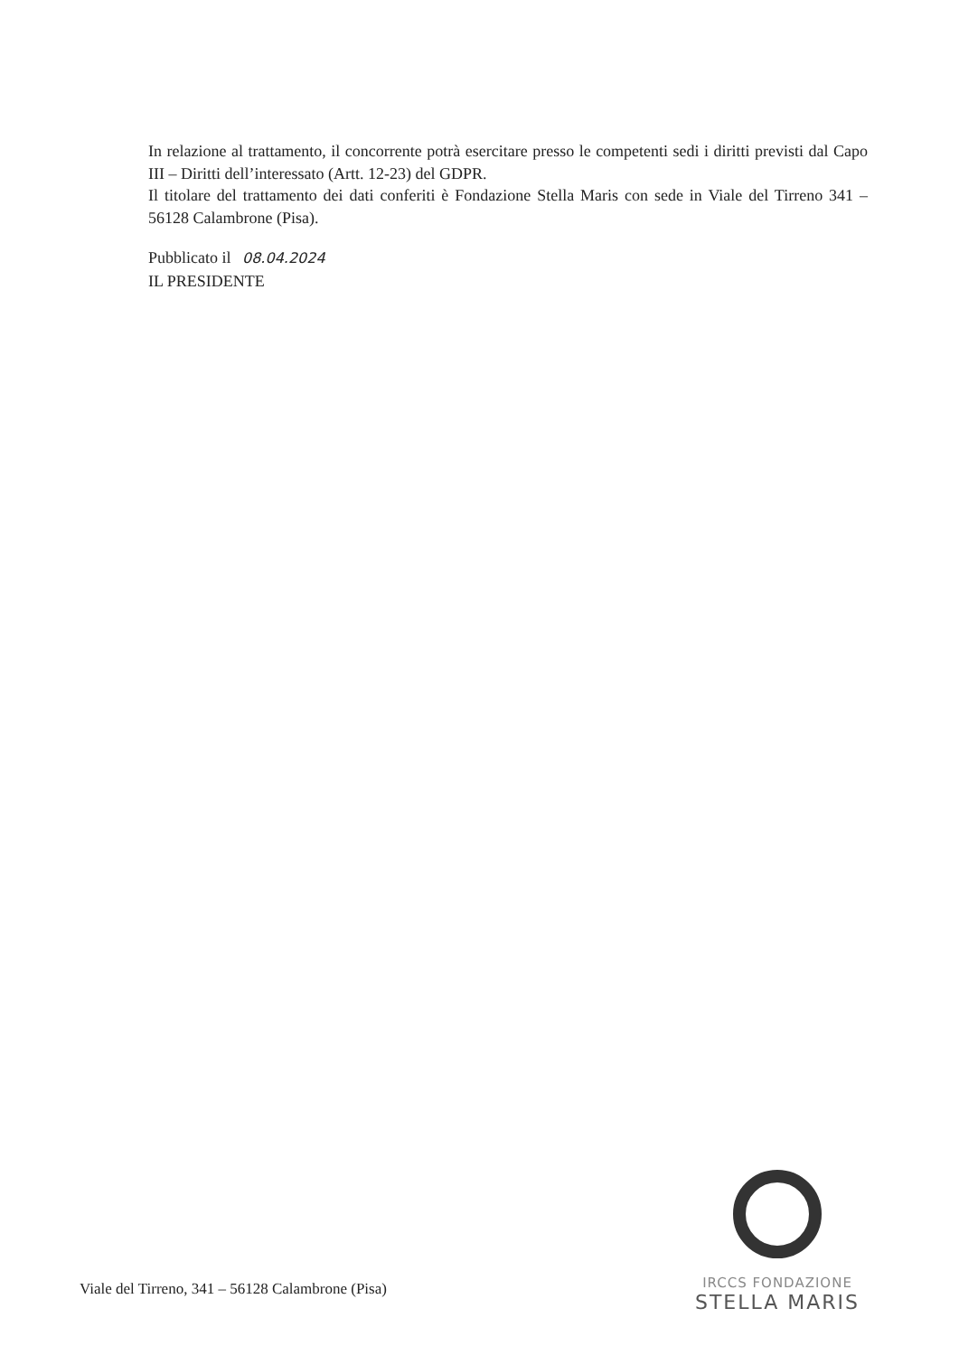In relazione al trattamento, il concorrente potrà esercitare presso le competenti sedi i diritti previsti dal Capo III – Diritti dell’interessato (Artt. 12-23) del GDPR.
Il titolare del trattamento dei dati conferiti è Fondazione Stella Maris con sede in Viale del Tirreno 341 – 56128 Calambrone (Pisa).
Pubblicato il 08.04.2024
IL PRESIDENTE
IRCCS FONDAZIONE
STELLA MARIS
Viale del Tirreno, 341 – 56128 Calambrone (Pisa)